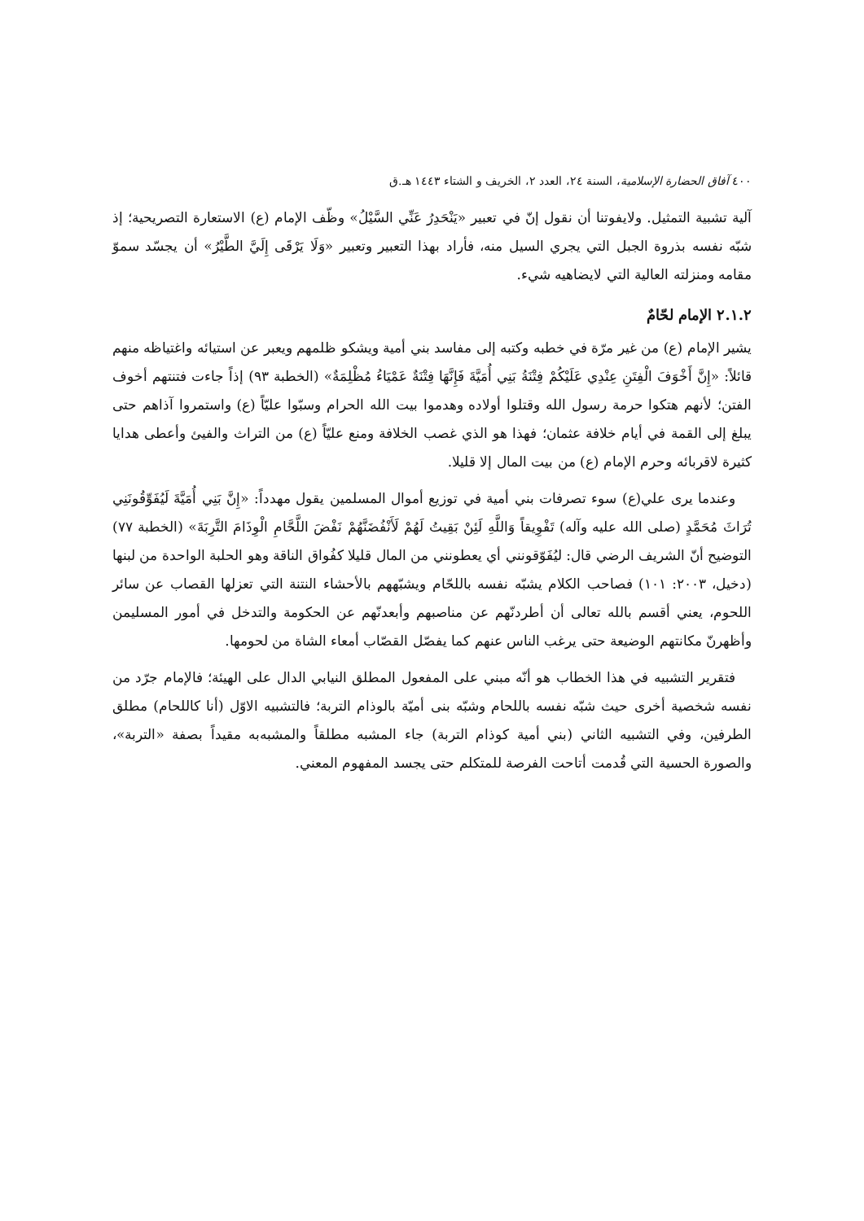٤٠٠ آفاق الحضارة الإسلامية، السنة ٢٤، العدد ٢، الخريف و الشتاء ١٤٤٣ هـ.ق
آلية تشبية التمثيل. ولايفوتنا أن نقول إنّ في تعبير «يَنْحَدِرُ عَنِّي السَّيْلُ» وظّف الإمام (ع) الاستعارة التصريحية؛ إذ شبّه نفسه بذروة الجبل التي يجري السيل منه، فأراد بهذا التعبير وتعبير «وَلَا يَرْقَى إِلَيَّ الطَّيْرُ» أن يجسّد سموّ مقامه ومنزلته العالية التي لايضاهيه شيء.
٢.١.٢ الإمام لحّامٌ
يشير الإمام (ع) من غير مرّة في خطبه وكتبه إلى مفاسد بني أمية ويشكو ظلمهم ويعبر عن استيائه واغتياظه منهم قائلاً: «إِنَّ أَخْوَفَ الْفِتَنِ عِنْدِي عَلَيْكُمْ فِتْنَةُ بَنِي أُمَيَّةَ فَإِنَّهَا فِتْنَةٌ عَمْيَاءُ مُظْلِمَةٌ» (الخطبة ٩٣) إذاً جاءت فتنتهم أخوف الفتن؛ لأنهم هتكوا حرمة رسول الله وقتلوا أولاده وهدموا بيت الله الحرام وسبّوا عليّاً (ع) واستمروا آذاهم حتى يبلغ إلى القمة في أيام خلافة عثمان؛ فهذا هو الذي غصب الخلافة ومنع عليّاً (ع) من التراث والفيئ وأعطى هدايا كثيرة لاقربائه وحرم الإمام (ع) من بيت المال إلا قليلا.
وعندما يرى علي(ع) سوء تصرفات بني أمية في توزيع أموال المسلمين يقول مهدداً: «إِنَّ بَنِي أُمَيَّةَ لَيُفَوِّقُونَنِي تُرَاثَ مُحَمَّدٍ (صلى الله عليه وآله) تَفْوِيقاً وَاللَّهِ لَئِنْ بَقِيتُ لَهُمْ لَأَنْفُضَنَّهُمْ نَفْضَ اللَّحَّامِ الْوِذَامَ التَّرِبَةَ» (الخطبة ٧٧) التوضيح أنّ الشريف الرضي قال: ليُفَوّقونني أي يعطونني من المال قليلا كفُواق الناقة وهو الحلبة الواحدة من لبنها (دخيل، ٢٠٠٣: ١٠١) فصاحب الكلام يشبّه نفسه باللحّام ويشبّههم بالأحشاء النتنة التي تعزلها القصاب عن سائر اللحوم، يعني أقسم بالله تعالى أن أطردنّهم عن مناصبهم وأبعدنّهم عن الحكومة والتدخل في أمور المسليمن وأظهرنّ مكانتهم الوضيعة حتى يرغب الناس عنهم كما يفصّل القصّاب أمعاء الشاة من لحومها.
فتقرير التشبيه في هذا الخطاب هو أنّه مبني على المفعول المطلق النيابي الدال على الهيئة؛ فالإمام جرّد من نفسه شخصية أخرى حيث شبّه نفسه باللحام وشبّه بنى أميّة بالوذام التربة؛ فالتشبيه الاوّل (أنا كاللحام) مطلق الطرفين، وفي التشبيه الثاني (بني أمية كوذام التربة) جاء المشبه مطلقاً والمشبه‌به مقيداً بصفة «التربة»، والصورة الحسية التي قُدمت أتاحت الفرصة للمتكلم حتى يجسد المفهوم المعني.